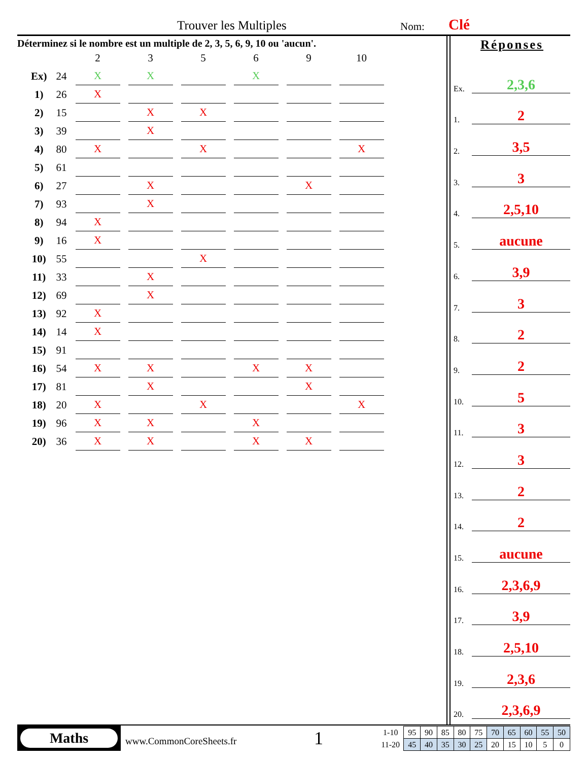Trouver les Multiples Nom: Clé
Déterminez si le nombre est un multiple de 2, 3, 5, 6, 9, 10 ou 'aucun'.
| | | 2 | 3 | 5 | 6 | 9 | 10 |
| --- | --- | --- | --- | --- | --- | --- | --- |
| Ex) | 24 | X | X | | X | | |
| 1) | 26 | X | | | | | |
| 2) | 15 | | X | X | | | |
| 3) | 39 | | X | | | | |
| 4) | 80 | X | | X | | | X |
| 5) | 61 | | | | | | |
| 6) | 27 | | X | | | X | |
| 7) | 93 | | X | | | | |
| 8) | 94 | X | | | | | |
| 9) | 16 | X | | | | | |
| 10) | 55 | | | X | | | |
| 11) | 33 | | X | | | | |
| 12) | 69 | | X | | | | |
| 13) | 92 | X | | | | | |
| 14) | 14 | X | | | | | |
| 15) | 91 | | | | | | |
| 16) | 54 | X | X | | X | X | |
| 17) | 81 | | X | | | X | |
| 18) | 20 | X | | X | | | X |
| 19) | 96 | X | X | | X | | |
| 20) | 36 | X | X | | X | X | |
Réponses
Ex. 2,3,6
1. 2
2. 3,5
3. 3
4. 2,5,10
5. aucune
6. 3,9
7. 3
8. 2
9. 2
10. 5
11. 3
12. 3
13. 2
14. 2
15. aucune
16. 2,3,6,9
17. 3,9
18. 2,5,10
19. 2,3,6
20. 2,3,6,9
Maths
www.CommonCoreSheets.fr 1
| 1-10 | 95 | 90 | 85 | 80 | 75 | 70 | 65 | 60 | 55 | 50 |
| 11-20 | 45 | 40 | 35 | 30 | 25 | 20 | 15 | 10 | 5 | 0 |